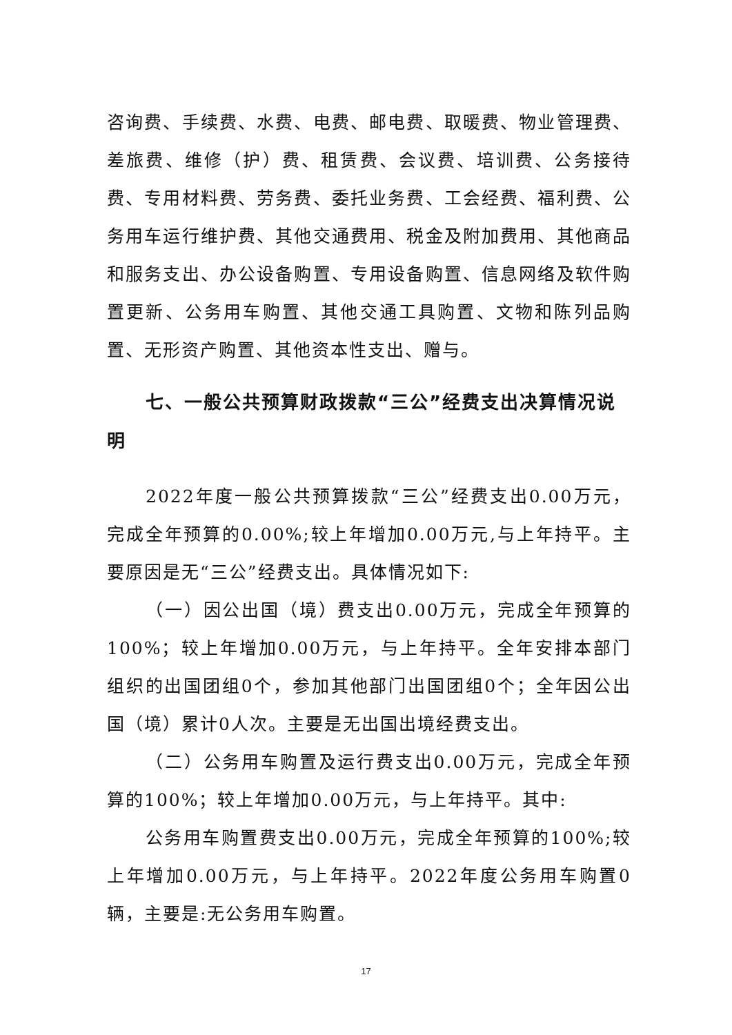咨询费、手续费、水费、电费、邮电费、取暖费、物业管理费、差旅费、维修（护）费、租赁费、会议费、培训费、公务接待费、专用材料费、劳务费、委托业务费、工会经费、福利费、公务用车运行维护费、其他交通费用、税金及附加费用、其他商品和服务支出、办公设备购置、专用设备购置、信息网络及软件购置更新、公务用车购置、其他交通工具购置、文物和陈列品购置、无形资产购置、其他资本性支出、赠与。
七、一般公共预算财政拨款“三公”经费支出决算情况说明
2022年度一般公共预算拨款“三公”经费支出0.00万元，完成全年预算的0.00%;较上年增加0.00万元,与上年持平。主要原因是无“三公”经费支出。具体情况如下:
（一）因公出国（境）费支出0.00万元，完成全年预算的100%；较上年增加0.00万元，与上年持平。全年安排本部门组织的出国团组0个，参加其他部门出国团组0个；全年因公出国（境）累计0人次。主要是无出国出境经费支出。
（二）公务用车购置及运行费支出0.00万元，完成全年预算的100%；较上年增加0.00万元，与上年持平。其中:
公务用车购置费支出0.00万元，完成全年预算的100%;较上年增加0.00万元，与上年持平。2022年度公务用车购置0辆，主要是:无公务用车购置。
17